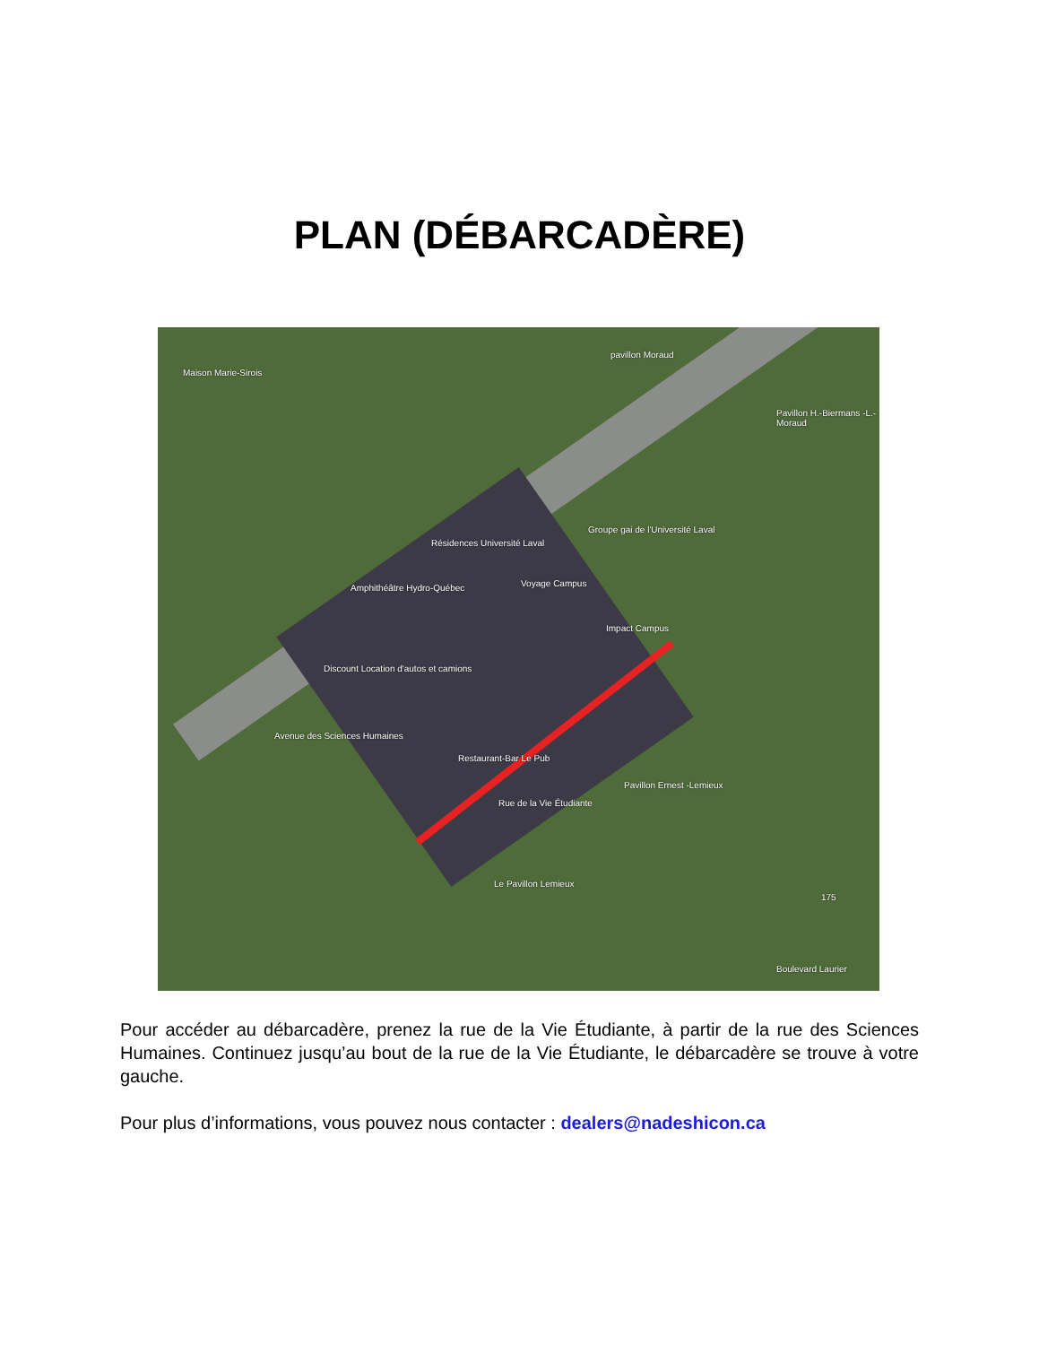PLAN (DÉBARCADÈRE)
Maison Marie-Sirois
pavillon Moraud
Pavillon H.-Biermans -L.-Moraud
Groupe gai de l'Université Laval
Résidences Université Laval
Amphithéâtre Hydro-Québec Voyage Campus
Impact Campus
Discount Location d'autos et camions
Restaurant-Bar Le Pub
Pavillon Ernest -Lemieux
Le Pavillon Lemieux
Avenue des Sciences Humaines
Rue de la Vie Étudiante
175
Boulevard Laurier
Pour accéder au débarcadère, prenez la rue de la Vie Étudiante, à partir de la rue des Sciences Humaines. Continuez jusqu’au bout de la rue de la Vie Étudiante, le débarcadère se trouve à votre gauche.
Pour plus d’informations, vous pouvez nous contacter : dealers@nadeshicon.ca